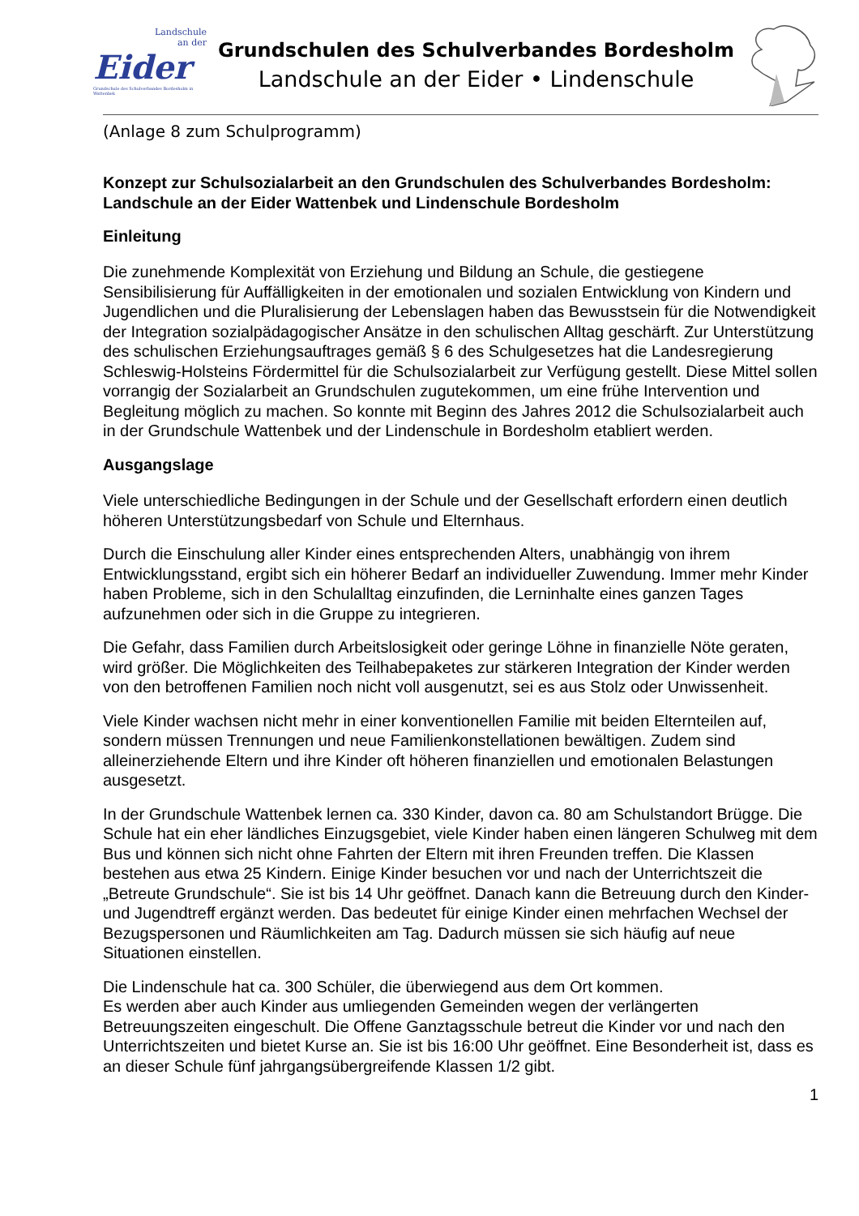Landschule
an der
Eider
Grundschule des Schulverbandes Bordesholm in Wattenbek
Grundschulen des Schulverbandes Bordesholm
Landschule an der Eider • Lindenschule
(Anlage 8 zum Schulprogramm)
Konzept zur Schulsozialarbeit an den Grundschulen des Schulverbandes Bordesholm: Landschule an der Eider Wattenbek und Lindenschule Bordesholm
Einleitung
Die zunehmende Komplexität von Erziehung und Bildung an Schule, die gestiegene Sensibilisierung für Auffälligkeiten in der emotionalen und sozialen Entwicklung von Kindern und Jugendlichen und die Pluralisierung der Lebenslagen haben das Bewusstsein für die Notwendigkeit der Integration sozialpädagogischer Ansätze in den schulischen Alltag geschärft. Zur Unterstützung des schulischen Erziehungsauftrages gemäß § 6 des Schulgesetzes hat die Landesregierung Schleswig-Holsteins Fördermittel für die Schulsozialarbeit zur Verfügung gestellt. Diese Mittel sollen vorrangig der Sozialarbeit an Grundschulen zugutekommen, um eine frühe Intervention und Begleitung möglich zu machen. So konnte mit Beginn des Jahres 2012 die Schulsozialarbeit auch in der Grundschule Wattenbek und der Lindenschule in Bordesholm etabliert werden.
Ausgangslage
Viele unterschiedliche Bedingungen in der Schule und der Gesellschaft erfordern einen deutlich höheren Unterstützungsbedarf von Schule und Elternhaus.
Durch die Einschulung aller Kinder eines entsprechenden Alters, unabhängig von ihrem Entwicklungsstand, ergibt sich ein höherer Bedarf an individueller Zuwendung. Immer mehr Kinder haben Probleme, sich in den Schulalltag einzufinden, die Lerninhalte eines ganzen Tages aufzunehmen oder sich in die Gruppe zu integrieren.
Die Gefahr, dass Familien durch Arbeitslosigkeit oder geringe Löhne in finanzielle Nöte geraten, wird größer. Die Möglichkeiten des Teilhabepaketes zur stärkeren Integration der Kinder werden von den betroffenen Familien noch nicht voll ausgenutzt, sei es aus Stolz oder Unwissenheit.
Viele Kinder wachsen nicht mehr in einer konventionellen Familie mit beiden Elternteilen auf, sondern müssen Trennungen und neue Familienkonstellationen bewältigen. Zudem sind alleinerziehende Eltern und ihre Kinder oft höheren finanziellen und emotionalen Belastungen ausgesetzt.
In der Grundschule Wattenbek lernen ca. 330 Kinder, davon ca. 80 am Schulstandort Brügge. Die Schule hat ein eher ländliches Einzugsgebiet, viele Kinder haben einen längeren Schulweg mit dem Bus und können sich nicht ohne Fahrten der Eltern mit ihren Freunden treffen. Die Klassen bestehen aus etwa 25 Kindern. Einige Kinder besuchen vor und nach der Unterrichtszeit die „Betreute Grundschule“. Sie ist bis 14 Uhr geöffnet. Danach kann die Betreuung durch den Kinder- und Jugendtreff ergänzt werden. Das bedeutet für einige Kinder einen mehrfachen Wechsel der Bezugspersonen und Räumlichkeiten am Tag. Dadurch müssen sie sich häufig auf neue Situationen einstellen.
Die Lindenschule hat ca. 300 Schüler, die überwiegend aus dem Ort kommen.
Es werden aber auch Kinder aus umliegenden Gemeinden wegen der verlängerten Betreuungszeiten eingeschult. Die Offene Ganztagsschule betreut die Kinder vor und nach den Unterrichtszeiten und bietet Kurse an. Sie ist bis 16:00 Uhr geöffnet. Eine Besonderheit ist, dass es an dieser Schule fünf jahrgangsübergreifende Klassen 1/2 gibt.
1